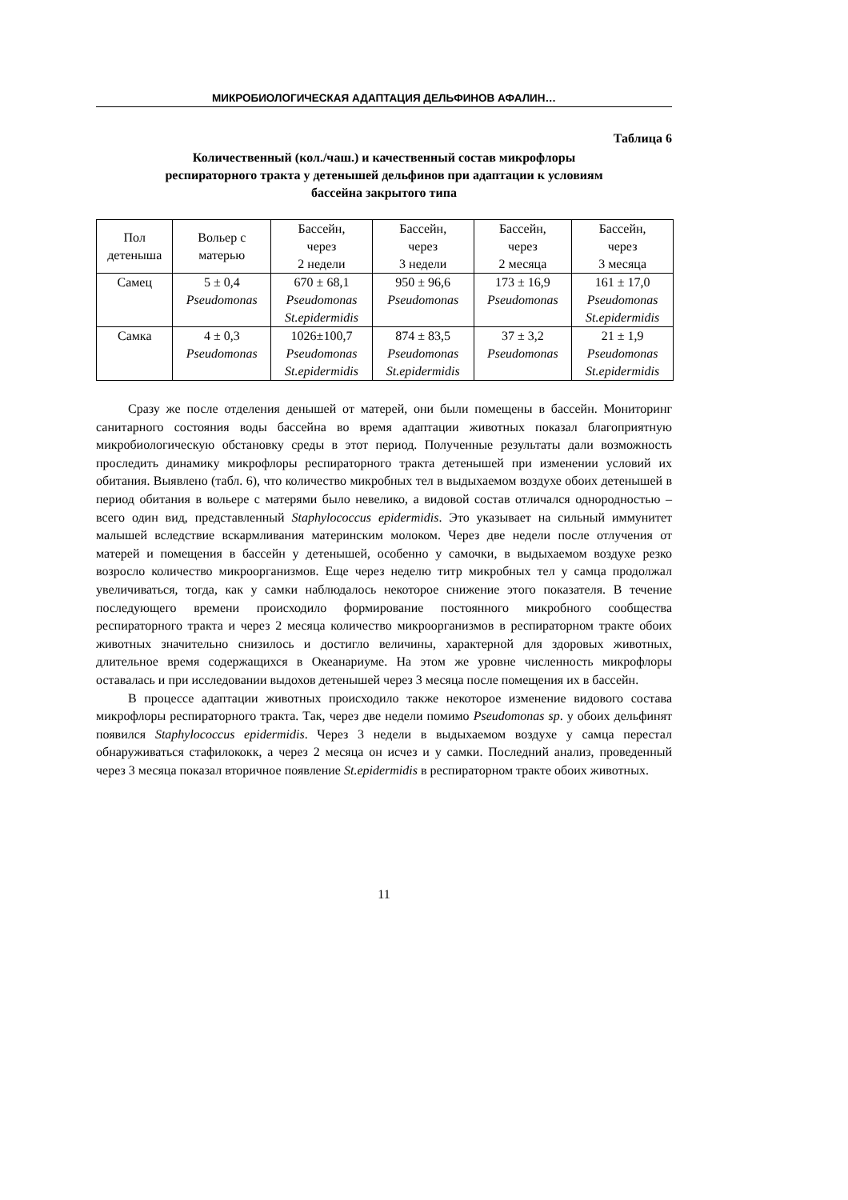МИКРОБИОЛОГИЧЕСКАЯ АДАПТАЦИЯ ДЕЛЬФИНОВ АФАЛИН…
Таблица 6
Количественный (кол./чаш.) и качественный состав микрофлоры
респираторного тракта у детенышей дельфинов при адаптации к условиям
бассейна закрытого типа
| Пол детеныша | Вольер с матерью | Бассейн, через 2 недели | Бассейн, через 3 недели | Бассейн, через 2 месяца | Бассейн, через 3 месяца |
| --- | --- | --- | --- | --- | --- |
| Самец | 5 ± 0,4 Pseudomonas | 670 ± 68,1 Pseudomonas St.epidermidis | 950 ± 96,6 Pseudomonas | 173 ± 16,9 Pseudomonas | 161 ± 17,0 Pseudomonas St.epidermidis |
| Самка | 4 ± 0,3 Pseudomonas | 1026±100,7 Pseudomonas St.epidermidis | 874 ± 83,5 Pseudomonas St.epidermidis | 37 ± 3,2 Pseudomonas | 21 ± 1,9 Pseudomonas St.epidermidis |
Сразу же после отделения денышей от матерей, они были помещены в бассейн. Мониторинг санитарного состояния воды бассейна во время адаптации животных показал благоприятную микробиологическую обстановку среды в этот период. Полученные результаты дали возможность проследить динамику микрофлоры респираторного тракта детенышей при изменении условий их обитания. Выявлено (табл. 6), что количество микробных тел в выдыхаемом воздухе обоих детенышей в период обитания в вольере с матерями было невелико, а видовой состав отличался однородностью – всего один вид, представленный Staphylococcus epidermidis. Это указывает на сильный иммунитет малышей вследствие вскармливания материнским молоком. Через две недели после отлучения от матерей и помещения в бассейн у детенышей, особенно у самочки, в выдыхаемом воздухе резко возросло количество микроорганизмов. Еще через неделю титр микробных тел у самца продолжал увеличиваться, тогда, как у самки наблюдалось некоторое снижение этого показателя. В течение последующего времени происходило формирование постоянного микробного сообщества респираторного тракта и через 2 месяца количество микроорганизмов в респираторном тракте обоих животных значительно снизилось и достигло величины, характерной для здоровых животных, длительное время содержащихся в Океанариуме. На этом же уровне численность микрофлоры оставалась и при исследовании выдохов детенышей через 3 месяца после помещения их в бассейн.
В процессе адаптации животных происходило также некоторое изменение видового состава микрофлоры респираторного тракта. Так, через две недели помимо Pseudomonas sp. у обоих дельфинят появился Staphylococcus epidermidis. Через 3 недели в выдыхаемом воздухе у самца перестал обнаруживаться стафилококк, а через 2 месяца он исчез и у самки. Последний анализ, проведенный через 3 месяца показал вторичное появление St.epidermidis в респираторном тракте обоих животных.
11